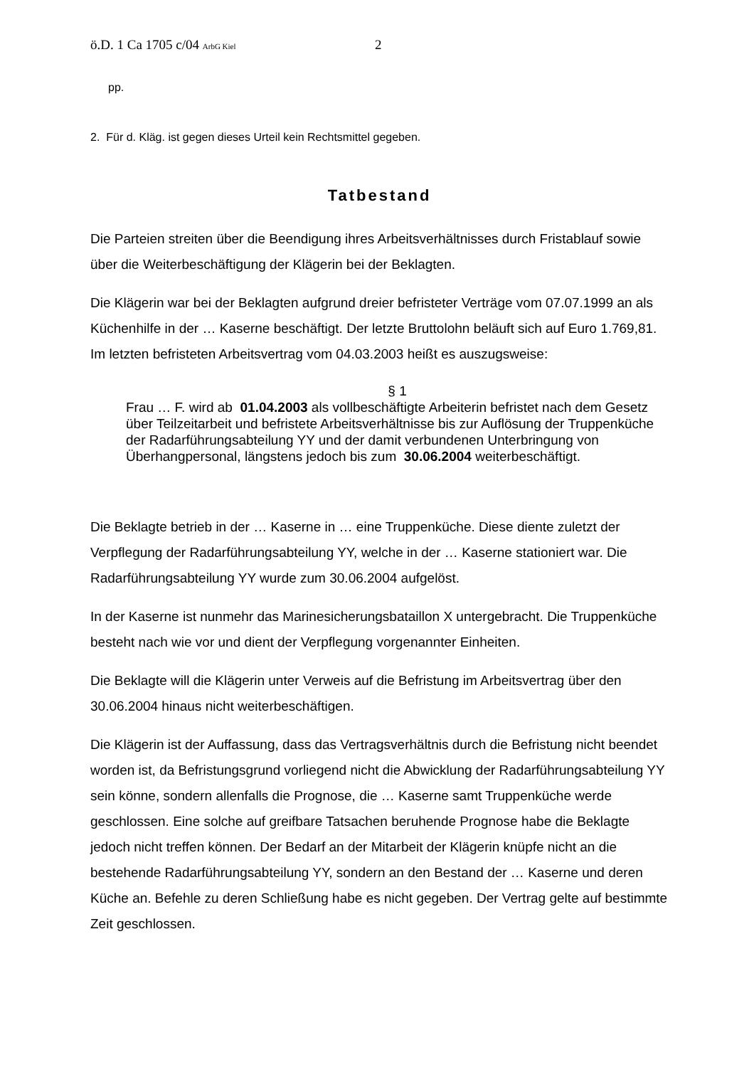ö.D. 1 Ca 1705 c/04 ArbG Kiel 2
pp.
2. Für d. Kläg. ist gegen dieses Urteil kein Rechtsmittel gegeben.
Tatbestand
Die Parteien streiten über die Beendigung ihres Arbeitsverhältnisses durch Fristablauf sowie über die Weiterbeschäftigung der Klägerin bei der Beklagten.
Die Klägerin war bei der Beklagten aufgrund dreier befristeter Verträge vom 07.07.1999 an als Küchenhilfe in der … Kaserne beschäftigt. Der letzte Bruttolohn beläuft sich auf Euro 1.769,81. Im letzten befristeten Arbeitsvertrag vom 04.03.2003 heißt es auszugsweise:
§ 1
Frau … F. wird ab 01.04.2003 als vollbeschäftigte Arbeiterin befristet nach dem Gesetz über Teilzeitarbeit und befristete Arbeitsverhältnisse bis zur Auflösung der Truppenküche der Radarführungsabteilung YY und der damit verbundenen Unterbringung von Überhangpersonal, längstens jedoch bis zum 30.06.2004 weiterbeschäftigt.
Die Beklagte betrieb in der … Kaserne in … eine Truppenküche. Diese diente zuletzt der Verpflegung der Radarführungsabteilung YY, welche in der … Kaserne stationiert war. Die Radarführungsabteilung YY wurde zum 30.06.2004 aufgelöst.
In der Kaserne ist nunmehr das Marinesicherungsbataillon X untergebracht. Die Truppenküche besteht nach wie vor und dient der Verpflegung vorgenannter Einheiten.
Die Beklagte will die Klägerin unter Verweis auf die Befristung im Arbeitsvertrag über den 30.06.2004 hinaus nicht weiterbeschäftigen.
Die Klägerin ist der Auffassung, dass das Vertragsverhältnis durch die Befristung nicht beendet worden ist, da Befristungsgrund vorliegend nicht die Abwicklung der Radarführungsabteilung YY sein könne, sondern allenfalls die Prognose, die … Kaserne samt Truppenküche werde geschlossen. Eine solche auf greifbare Tatsachen beruhende Prognose habe die Beklagte jedoch nicht treffen können. Der Bedarf an der Mitarbeit der Klägerin knüpfe nicht an die bestehende Radarführungsabteilung YY, sondern an den Bestand der … Kaserne und deren Küche an. Befehle zu deren Schließung habe es nicht gegeben. Der Vertrag gelte auf bestimmte Zeit geschlossen.